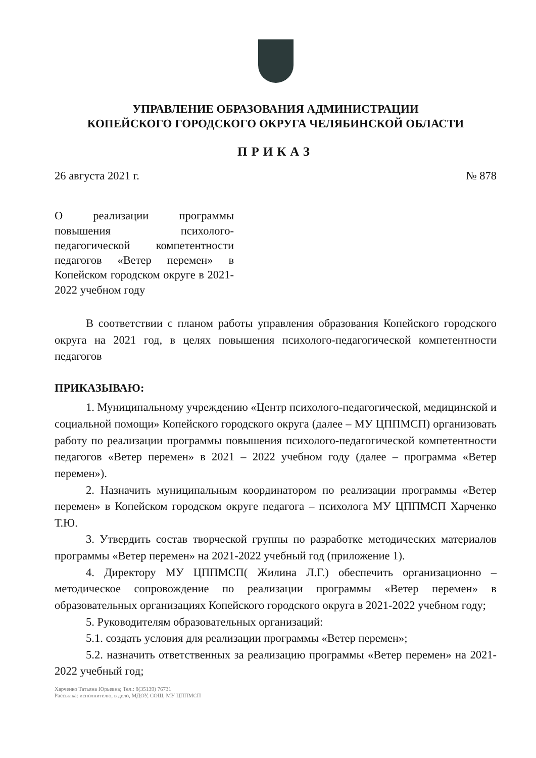УПРАВЛЕНИЕ ОБРАЗОВАНИЯ АДМИНИСТРАЦИИ
КОПЕЙСКОГО ГОРОДСКОГО ОКРУГА ЧЕЛЯБИНСКОЙ ОБЛАСТИ
ПРИКАЗ
26 августа 2021 г. № 878
О реализации программы повышения психолого-педагогической компетентности педагогов «Ветер перемен» в Копейском городском округе в 2021-2022 учебном году
В соответствии с планом работы управления образования Копейского городского округа на 2021 год, в целях повышения психолого-педагогической компетентности педагогов
ПРИКАЗЫВАЮ:
1. Муниципальному учреждению «Центр психолого-педагогической, медицинской и социальной помощи» Копейского городского округа (далее – МУ ЦППМСП) организовать работу по реализации программы повышения психолого-педагогической компетентности педагогов «Ветер перемен» в 2021 – 2022 учебном году (далее – программа «Ветер перемен»).
2. Назначить муниципальным координатором по реализации программы «Ветер перемен» в Копейском городском округе педагога – психолога МУ ЦППМСП Харченко Т.Ю.
3. Утвердить состав творческой группы по разработке методических материалов программы «Ветер перемен» на 2021-2022 учебный год (приложение 1).
4. Директору МУ ЦППМСП( Жилина Л.Г.) обеспечить организационно – методическое сопровождение по реализации программы «Ветер перемен» в образовательных организациях Копейского городского округа в 2021-2022 учебном году;
5. Руководителям образовательных организаций:
5.1. создать условия для реализации программы «Ветер перемен»;
5.2. назначить ответственных за реализацию программы «Ветер перемен» на 2021-2022 учебный год;
Харченко Татьяна Юрьевна; Тел.: 8(35139) 76731
Рассылка: исполнителю, в дело, МДОУ, СОШ, МУ ЦППМСП